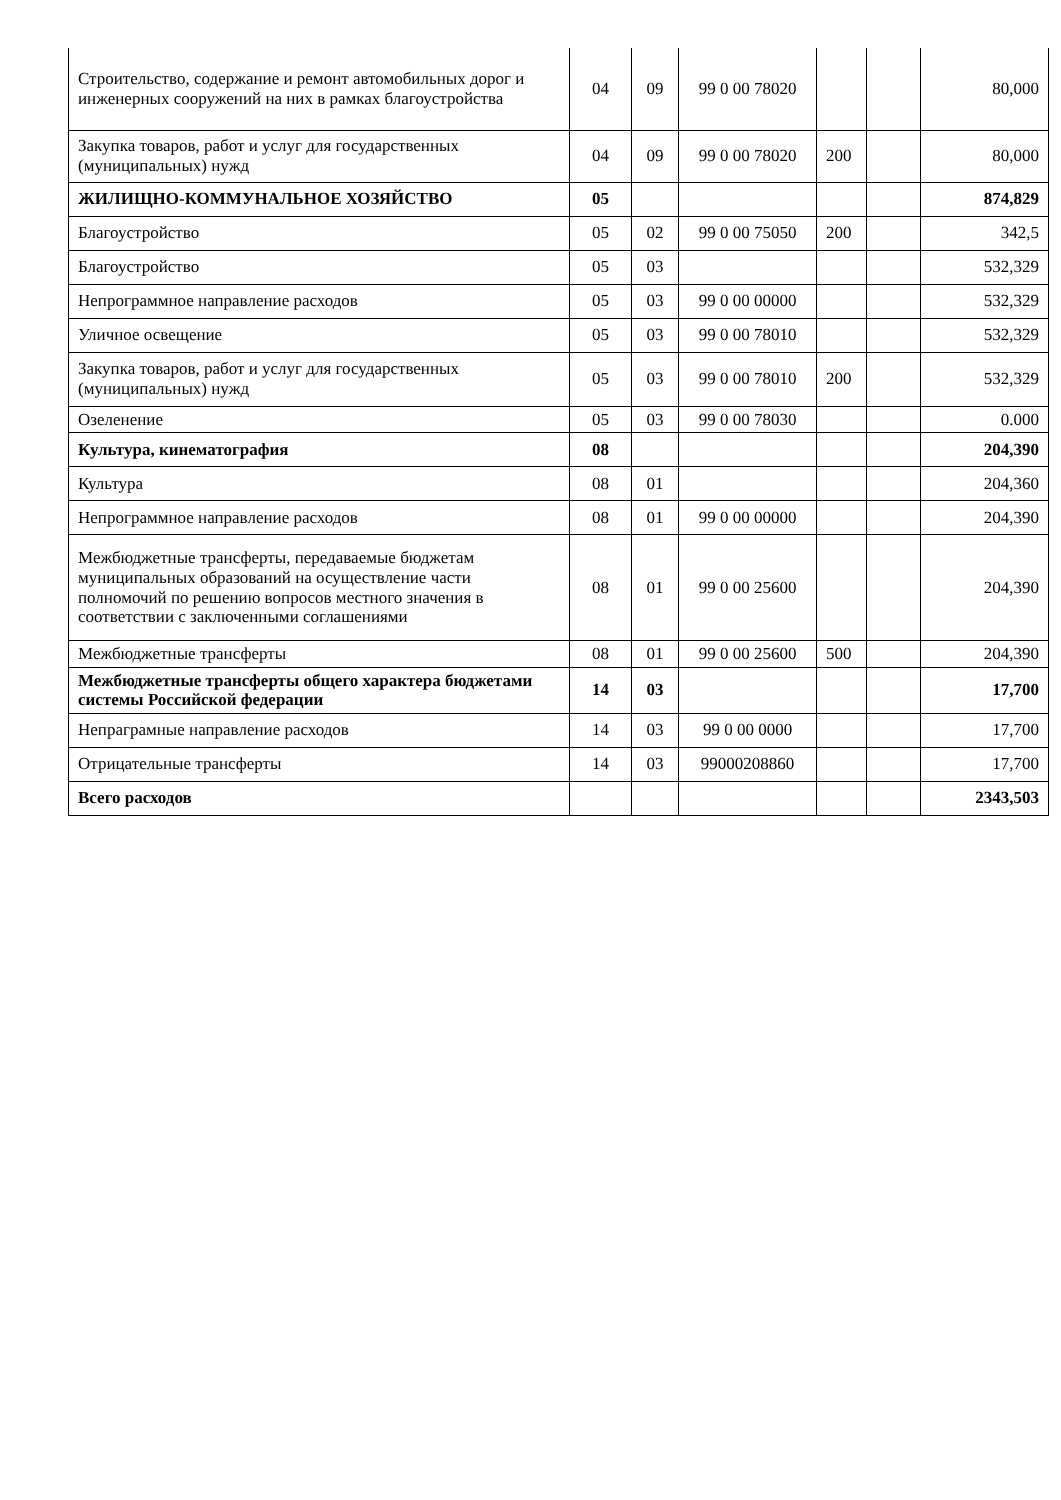| Строительство, содержание и ремонт автомобильных дорог и инженерных сооружений на них в рамках благоустройства | 04 | 09 | 99 0 00 78020 | | | 80,000 |
| Закупка товаров, работ и услуг для государственных (муниципальных) нужд | 04 | 09 | 99 0 00 78020 | 200 | | 80,000 |
| ЖИЛИЩНО-КОММУНАЛЬНОЕ ХОЗЯЙСТВО | 05 | | | | | 874,829 |
| Благоустройство | 05 | 02 | 99 0 00 75050 | 200 | | 342,5 |
| Благоустройство | 05 | 03 | | | | 532,329 |
| Непрограммное направление расходов | 05 | 03 | 99 0 00 00000 | | | 532,329 |
| Уличное освещение | 05 | 03 | 99 0 00 78010 | | | 532,329 |
| Закупка товаров, работ и услуг для государственных (муниципальных) нужд | 05 | 03 | 99 0 00 78010 | 200 | | 532,329 |
| Озеленение | 05 | 03 | 99 0 00 78030 | | | 0.000 |
| Культура, кинематография | 08 | | | | | 204,390 |
| Культура | 08 | 01 | | | | 204,360 |
| Непрограммное направление расходов | 08 | 01 | 99 0 00 00000 | | | 204,390 |
| Межбюджетные трансферты, передаваемые бюджетам муниципальных образований на осуществление части полномочий по решению вопросов местного значения в соответствии с заключенными соглашениями | 08 | 01 | 99 0 00 25600 | | | 204,390 |
| Межбюджетные трансферты | 08 | 01 | 99 0 00 25600 | 500 | | 204,390 |
| Межбюджетные трансферты общего характера бюджетами системы Российской федерации | 14 | 03 | | | | 17,700 |
| Непраграмные направление расходов | 14 | 03 | 99 0 00 0000 | | | 17,700 |
| Отрицательные трансферты | 14 | 03 | 99000208860 | | | 17,700 |
| Всего расходов | | | | | | 2343,503 |